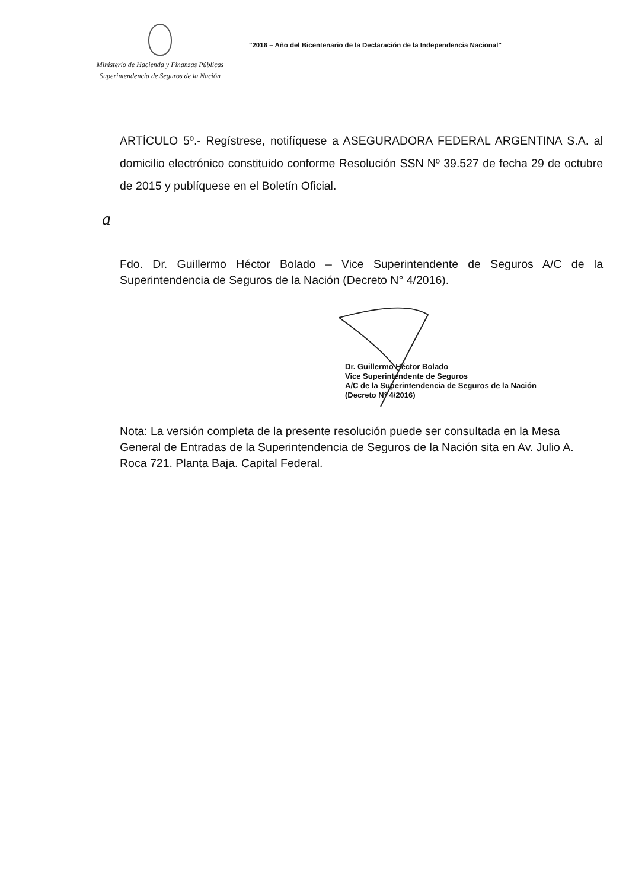Ministerio de Hacienda y Finanzas Públicas
Superintendencia de Seguros de la Nación
"2016 – Año del Bicentenario de la Declaración de la Independencia Nacional"
ARTÍCULO 5º.- Regístrese, notifíquese a ASEGURADORA FEDERAL ARGENTINA S.A. al domicilio electrónico constituido conforme Resolución SSN Nº 39.527 de fecha 29 de octubre de 2015 y publíquese en el Boletín Oficial.
a
Fdo. Dr. Guillermo Héctor Bolado – Vice Superintendente de Seguros A/C de la Superintendencia de Seguros de la Nación (Decreto N° 4/2016).
Dr. Guillermo Héctor Bolado
Vice Superintendente de Seguros
A/C de la Superintendencia de Seguros de la Nación
(Decreto N° 4/2016)
Nota: La versión completa de la presente resolución puede ser consultada en la Mesa General de Entradas de la Superintendencia de Seguros de la Nación sita en Av. Julio A. Roca 721. Planta Baja. Capital Federal.